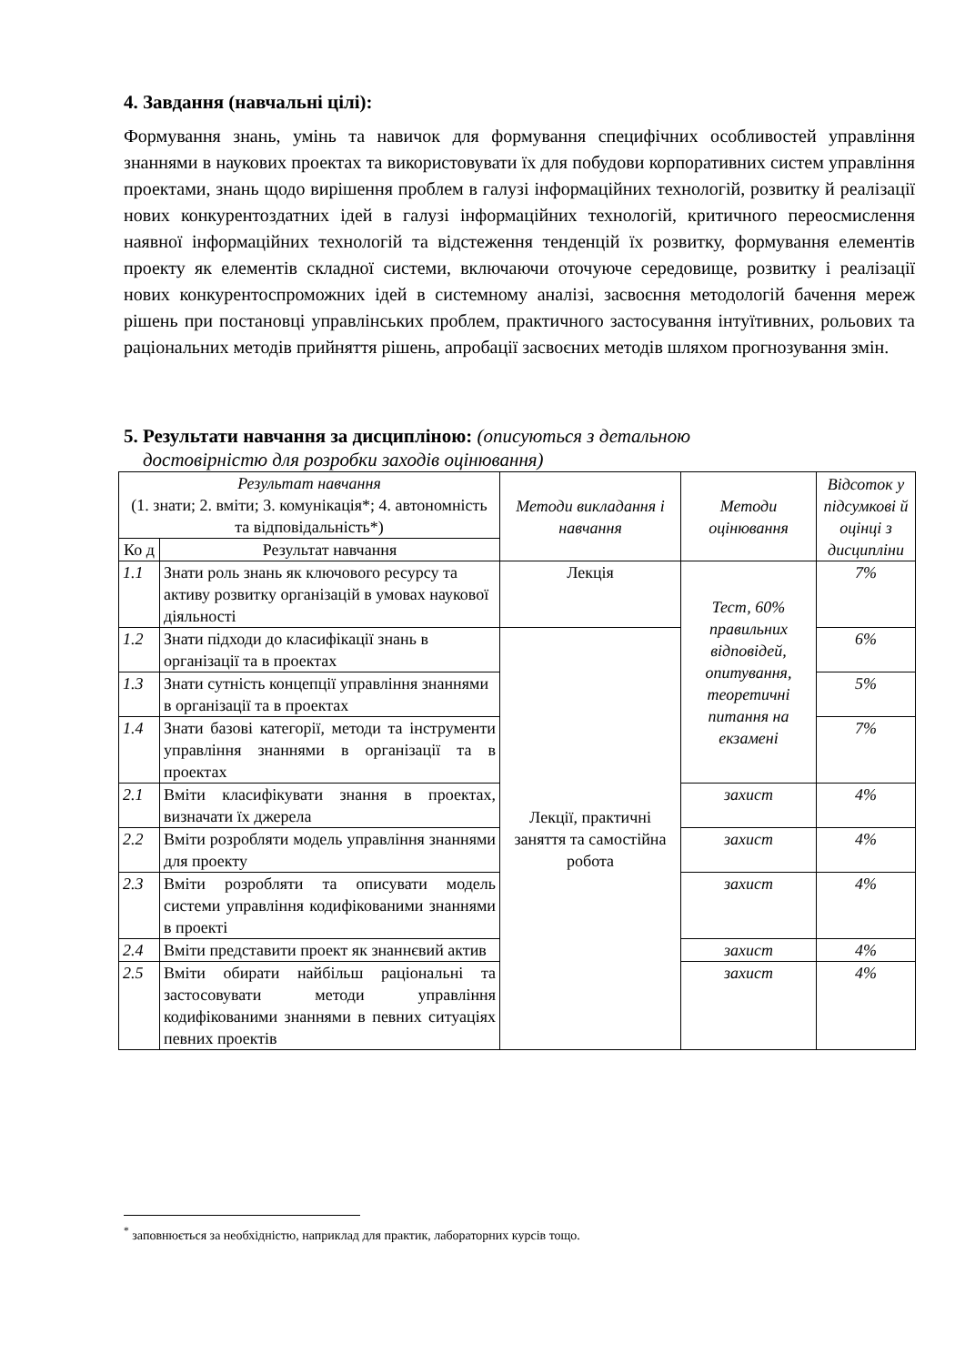4. Завдання (навчальні цілі):
Формування знань, умінь та навичок для формування специфічних особливостей управління знаннями в наукових проектах та використовувати їх для побудови корпоративних систем управління проектами, знань щодо вирішення проблем в галузі інформаційних технологій, розвитку й реалізації нових конкурентоздатних ідей в галузі інформаційних технологій, критичного переосмислення наявної інформаційних технологій та відстеження тенденцій їх розвитку, формування елементів проекту як елементів складної системи, включаючи оточуюче середовище, розвитку і реалізації нових конкурентоспроможних ідей в системному аналізі, засвоєння методологій бачення мереж рішень при постановці управлінських проблем, практичного застосування інтуїтивних, рольових та раціональних методів прийняття рішень, апробації засвоєних методів шляхом прогнозування змін.
5. Результати навчання за дисципліною: (описуються з детальною
достовірністю для розробки заходів оцінювання)
| Результат навчання (1. знати; 2. вміти; 3. комунікація*; 4. автономність та відповідальність*) | | Методи викладання і навчання | Методи оцінювання | Відсоток у підсумкові й оцінці з дисципліни |
| --- | --- | --- | --- | --- |
| Ко д | Результат навчання | | | |
| 1.1 | Знати роль знань як ключового ресурсу та активу розвитку організацій в умовах наукової діяльності | Лекція | Тест, 60% правильних відповідей, опитування, теоретичні питання на екзамені | 7% |
| 1.2 | Знати підходи до класифікації знань в організації та в проектах | Лекції, практичні заняття та самостійна робота | | 6% |
| 1.3 | Знати сутність концепції управління знаннями в організації та в проектах | | | 5% |
| 1.4 | Знати базові категорії, методи та інструменти управління знаннями в організації та в проектах | | | 7% |
| 2.1 | Вміти класифікувати знання в проектах, визначати їх джерела | | захист | 4% |
| 2.2 | Вміти розробляти модель управління знаннями для проекту | | захист | 4% |
| 2.3 | Вміти розробляти та описувати модель системи управління кодифікованими знаннями в проекті | | захист | 4% |
| 2.4 | Вміти представити проект як знаннєвий актив | | захист | 4% |
| 2.5 | Вміти обирати найбільш раціональні та застосовувати методи управління кодифікованими знаннями в певних ситуаціях певних проектів | | захист | 4% |
<sup>*</sup> заповнюється за необхідністю, наприклад для практик, лабораторних курсів тощо.